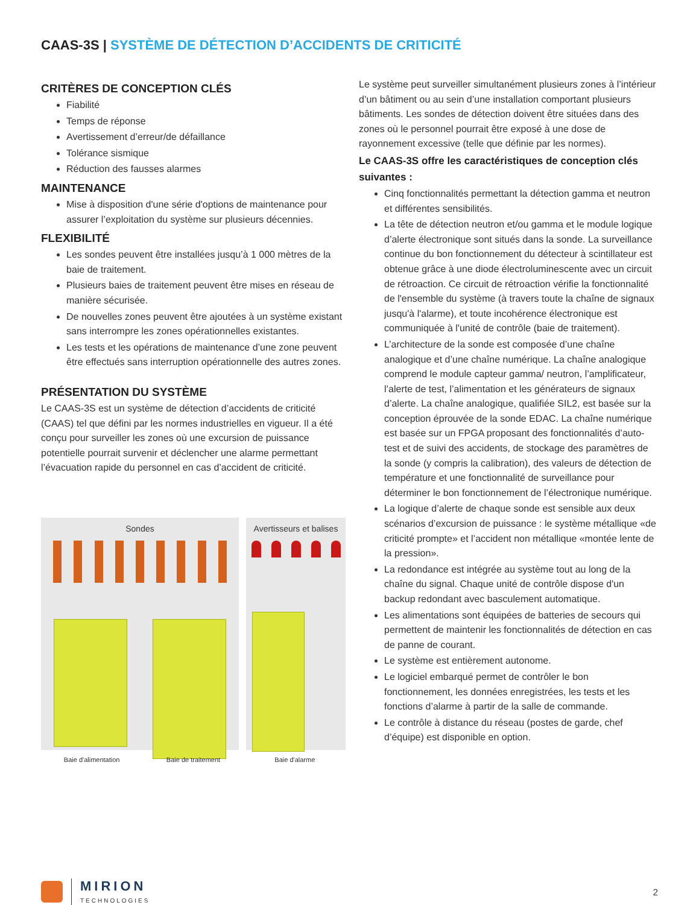CAAS-3S | SYSTÈME DE DÉTECTION D’ACCIDENTS DE CRITICITÉ
CRITÈRES DE CONCEPTION CLÉS
Fiabilité
Temps de réponse
Avertissement d’erreur/de défaillance
Tolérance sismique
Réduction des fausses alarmes
MAINTENANCE
Mise à disposition d'une série d'options de maintenance pour assurer l’exploitation du système sur plusieurs décennies.
FLEXIBILITÉ
Les sondes peuvent être installées jusqu’à 1 000 mètres de la baie de traitement.
Plusieurs baies de traitement peuvent être mises en réseau de manière sécurisée.
De nouvelles zones peuvent être ajoutées à un système existant sans interrompre les zones opérationnelles existantes.
Les tests et les opérations de maintenance d’une zone peuvent être effectués sans interruption opérationnelle des autres zones.
PRÉSENTATION DU SYSTÈME
Le CAAS-3S est un système de détection d’accidents de criticité (CAAS) tel que défini par les normes industrielles en vigueur. Il a été conçu pour surveiller les zones où une excursion de puissance potentielle pourrait survenir et déclencher une alarme permettant l’évacuation rapide du personnel en cas d’accident de criticité.
Sondes Avertisseurs et balises
Baie d'alimentation Baie de traitement Baie d'alarme
Le système peut surveiller simultanément plusieurs zones à l’intérieur d’un bâtiment ou au sein d’une installation comportant plusieurs bâtiments. Les sondes de détection doivent être situées dans des zones où le personnel pourrait être exposé à une dose de rayonnement excessive (telle que définie par les normes).
Le CAAS-3S offre les caractéristiques de conception clés suivantes :
Cinq fonctionnalités permettant la détection gamma et neutron et différentes sensibilités.
La tête de détection neutron et/ou gamma et le module logique d’alerte électronique sont situés dans la sonde. La surveillance continue du bon fonctionnement du détecteur à scintillateur est obtenue grâce à une diode électroluminescente avec un circuit de rétroaction. Ce circuit de rétroaction vérifie la fonctionnalité de l'ensemble du système (à travers toute la chaîne de signaux jusqu'à l'alarme), et toute incohérence électronique est communiquée à l'unité de contrôle (baie de traitement).
L’architecture de la sonde est composée d’une chaîne analogique et d’une chaîne numérique. La chaîne analogique comprend le module capteur gamma/ neutron, l’amplificateur, l’alerte de test, l’alimentation et les générateurs de signaux d’alerte. La chaîne analogique, qualifiée SIL2, est basée sur la conception éprouvée de la sonde EDAC. La chaîne numérique est basée sur un FPGA proposant des fonctionnalités d’auto-test et de suivi des accidents, de stockage des paramètres de la sonde (y compris la calibration), des valeurs de détection de température et une fonctionnalité de surveillance pour déterminer le bon fonctionnement de l’électronique numérique.
La logique d’alerte de chaque sonde est sensible aux deux scénarios d’excursion de puissance : le système métallique «de criticité prompte» et l’accident non métallique «montée lente de la pression».
La redondance est intégrée au système tout au long de la chaîne du signal. Chaque unité de contrôle dispose d'un backup redondant avec basculement automatique.
Les alimentations sont équipées de batteries de secours qui permettent de maintenir les fonctionnalités de détection en cas de panne de courant.
Le système est entièrement autonome.
Le logiciel embarqué permet de contrôler le bon fonctionnement, les données enregistrées, les tests et les fonctions d’alarme à partir de la salle de commande.
Le contrôle à distance du réseau (postes de garde, chef d’équipe) est disponible en option.
MIRION
TECHNOLOGIES
2